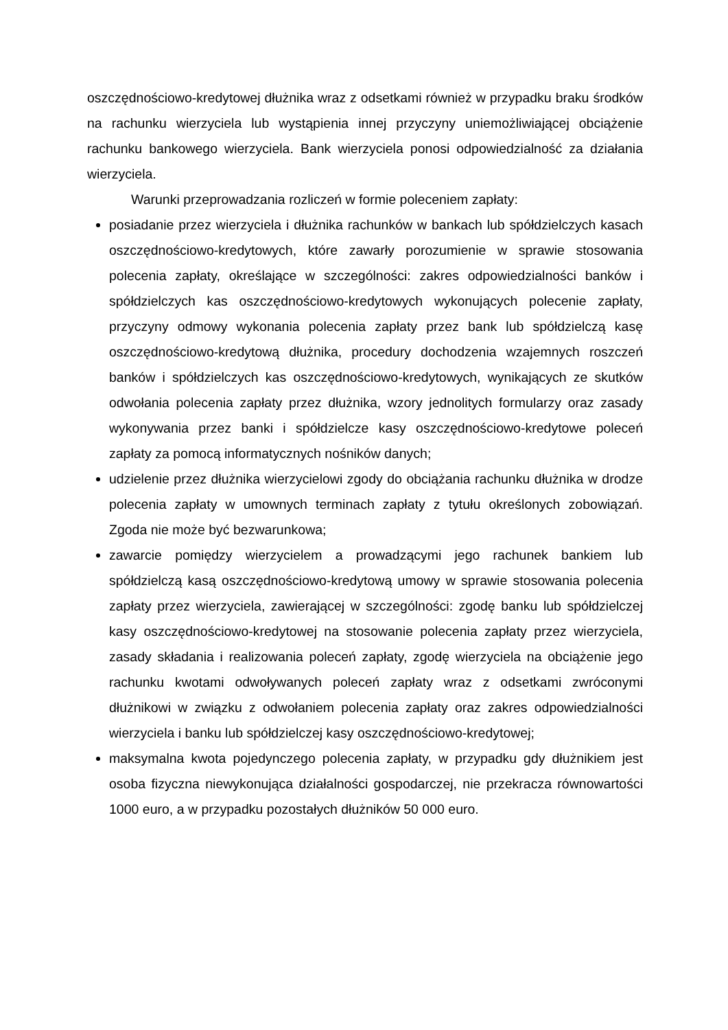oszczędnościowo-kredytowej dłużnika wraz z odsetkami również w przypadku braku środków na rachunku wierzyciela lub wystąpienia innej przyczyny uniemożliwiającej obciążenie rachunku bankowego wierzyciela. Bank wierzyciela ponosi odpowiedzialność za działania wierzyciela.
Warunki przeprowadzania rozliczeń w formie poleceniem zapłaty:
posiadanie przez wierzyciela i dłużnika rachunków w bankach lub spółdzielczych kasach oszczędnościowo-kredytowych, które zawarły porozumienie w sprawie stosowania polecenia zapłaty, określające w szczególności: zakres odpowiedzialności banków i spółdzielczych kas oszczędnościowo-kredytowych wykonujących polecenie zapłaty, przyczyny odmowy wykonania polecenia zapłaty przez bank lub spółdzielczą kasę oszczędnościowo-kredytową dłużnika, procedury dochodzenia wzajemnych roszczeń banków i spółdzielczych kas oszczędnościowo-kredytowych, wynikających ze skutków odwołania polecenia zapłaty przez dłużnika, wzory jednolitych formularzy oraz zasady wykonywania przez banki i spółdzielcze kasy oszczędnościowo-kredytowe poleceń zapłaty za pomocą informatycznych nośników danych;
udzielenie przez dłużnika wierzycielowi zgody do obciążania rachunku dłużnika w drodze polecenia zapłaty w umownych terminach zapłaty z tytułu określonych zobowiązań. Zgoda nie może być bezwarunkowa;
zawarcie pomiędzy wierzycielem a prowadzącymi jego rachunek bankiem lub spółdzielczą kasą oszczędnościowo-kredytową umowy w sprawie stosowania polecenia zapłaty przez wierzyciela, zawierającej w szczególności: zgodę banku lub spółdzielczej kasy oszczędnościowo-kredytowej na stosowanie polecenia zapłaty przez wierzyciela, zasady składania i realizowania poleceń zapłaty, zgodę wierzyciela na obciążenie jego rachunku kwotami odwoływanych poleceń zapłaty wraz z odsetkami zwróconymi dłużnikowi w związku z odwołaniem polecenia zapłaty oraz zakres odpowiedzialności wierzyciela i banku lub spółdzielczej kasy oszczędnościowo-kredytowej;
maksymalna kwota pojedynczego polecenia zapłaty, w przypadku gdy dłużnikiem jest osoba fizyczna niewykonująca działalności gospodarczej, nie przekracza równowartości 1000 euro, a w przypadku pozostałych dłużników 50 000 euro.